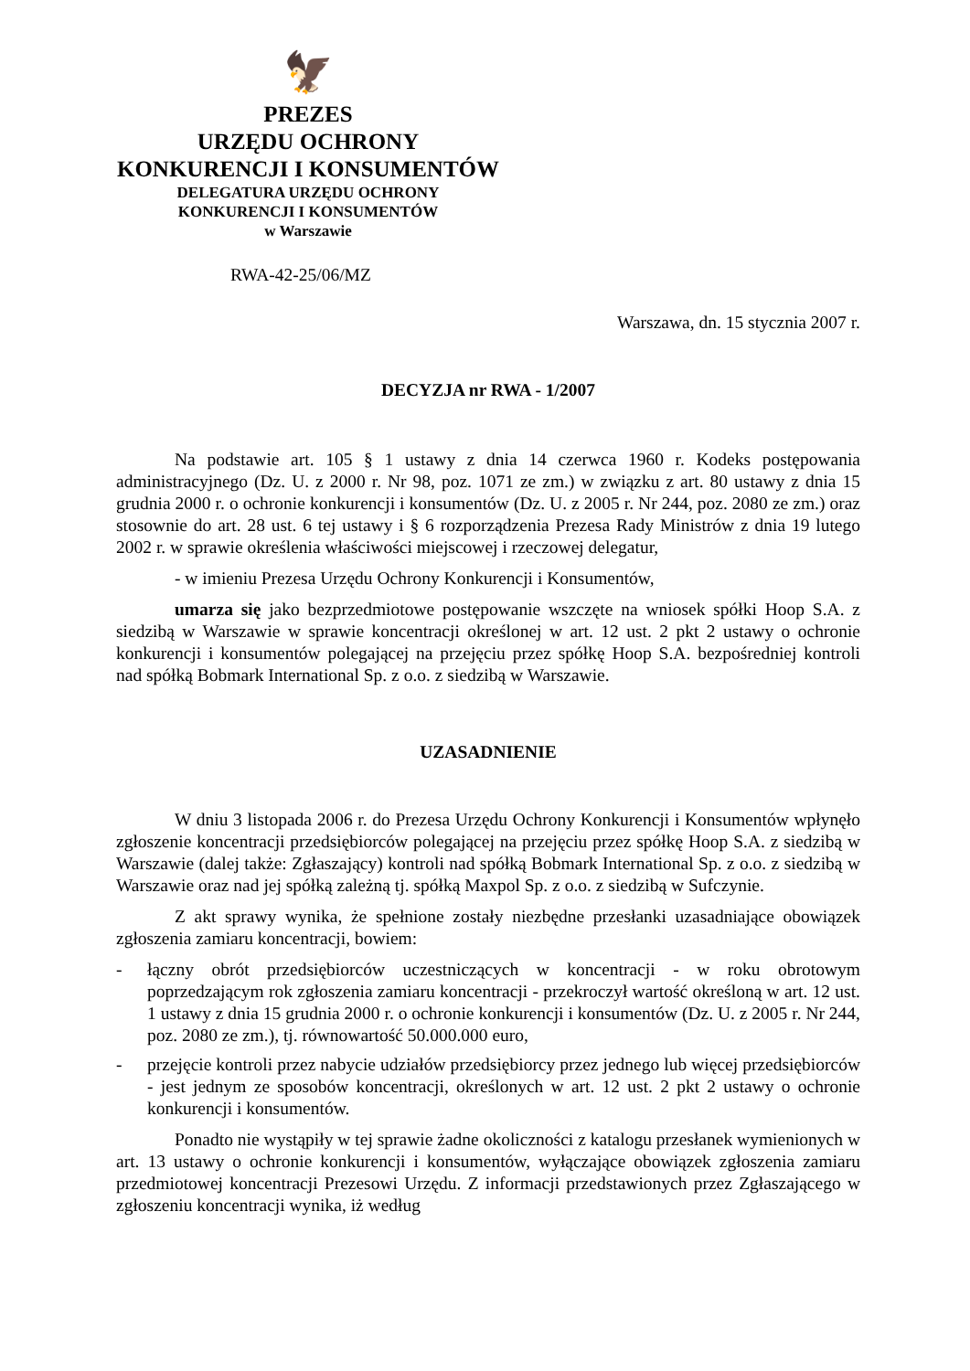🦅
PREZES
URZĘDU OCHRONY
KONKURENCJI I KONSUMENTÓW
DELEGATURA URZĘDU OCHRONY
KONKURENCJI I KONSUMENTÓW
w Warszawie
RWA-42-25/06/MZ
Warszawa, dn. 15 stycznia 2007 r.
DECYZJA nr RWA - 1/2007
Na podstawie art. 105 § 1 ustawy z dnia 14 czerwca 1960 r. Kodeks postępowania administracyjnego (Dz. U. z 2000 r. Nr 98, poz. 1071 ze zm.) w związku z art. 80 ustawy z dnia 15 grudnia 2000 r. o ochronie konkurencji i konsumentów (Dz. U. z 2005 r. Nr 244, poz. 2080 ze zm.) oraz stosownie do art. 28 ust. 6 tej ustawy i § 6 rozporządzenia Prezesa Rady Ministrów z dnia 19 lutego 2002 r. w sprawie określenia właściwości miejscowej i rzeczowej delegatur,
- w imieniu Prezesa Urzędu Ochrony Konkurencji i Konsumentów,
umarza się jako bezprzedmiotowe postępowanie wszczęte na wniosek spółki Hoop S.A. z siedzibą w Warszawie w sprawie koncentracji określonej w art. 12 ust. 2 pkt 2 ustawy o ochronie konkurencji i konsumentów polegającej na przejęciu przez spółkę Hoop S.A. bezpośredniej kontroli nad spółką Bobmark International Sp. z o.o. z siedzibą w Warszawie.
UZASADNIENIE
W dniu 3 listopada 2006 r. do Prezesa Urzędu Ochrony Konkurencji i Konsumentów wpłynęło zgłoszenie koncentracji przedsiębiorców polegającej na przejęciu przez spółkę Hoop S.A. z siedzibą w Warszawie (dalej także: Zgłaszający) kontroli nad spółką Bobmark International Sp. z o.o. z siedzibą w Warszawie oraz nad jej spółką zależną tj. spółką Maxpol Sp. z o.o. z siedzibą w Sufczynie.
Z akt sprawy wynika, że spełnione zostały niezbędne przesłanki uzasadniające obowiązek zgłoszenia zamiaru koncentracji, bowiem:
- łączny obrót przedsiębiorców uczestniczących w koncentracji - w roku obrotowym poprzedzającym rok zgłoszenia zamiaru koncentracji - przekroczył wartość określoną w art. 12 ust. 1 ustawy z dnia 15 grudnia 2000 r. o ochronie konkurencji i konsumentów (Dz. U. z 2005 r. Nr 244, poz. 2080 ze zm.), tj. równowartość 50.000.000 euro,
- przejęcie kontroli przez nabycie udziałów przedsiębiorcy przez jednego lub więcej przedsiębiorców - jest jednym ze sposobów koncentracji, określonych w art. 12 ust. 2 pkt 2 ustawy o ochronie konkurencji i konsumentów.
Ponadto nie wystąpiły w tej sprawie żadne okoliczności z katalogu przesłanek wymienionych w art. 13 ustawy o ochronie konkurencji i konsumentów, wyłączające obowiązek zgłoszenia zamiaru przedmiotowej koncentracji Prezesowi Urzędu. Z informacji przedstawionych przez Zgłaszającego w zgłoszeniu koncentracji wynika, iż według